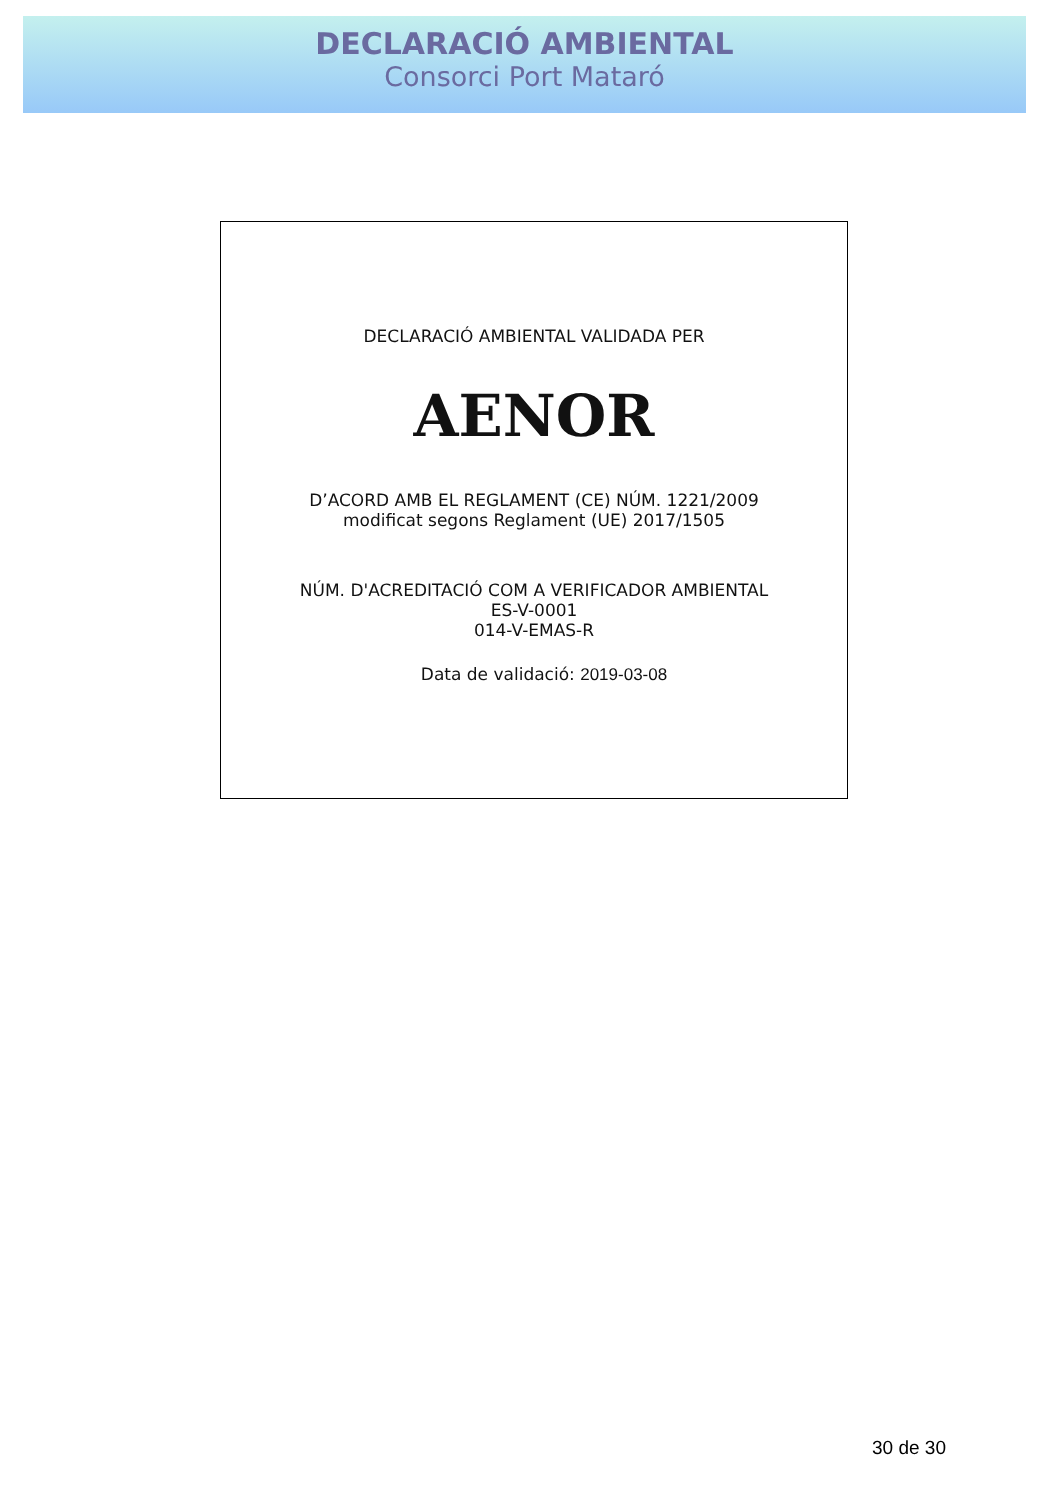DECLARACIÓ AMBIENTAL
Consorci Port Mataró
DECLARACIÓ AMBIENTAL VALIDADA PER
AENOR
D’ACORD AMB EL REGLAMENT (CE) NÚM. 1221/2009
modificat segons Reglament (UE) 2017/1505
NÚM. D'ACREDITACIÓ COM A VERIFICADOR AMBIENTAL
ES-V-0001
014-V-EMAS-R
Data de validació: 2019-03-08
30 de 30